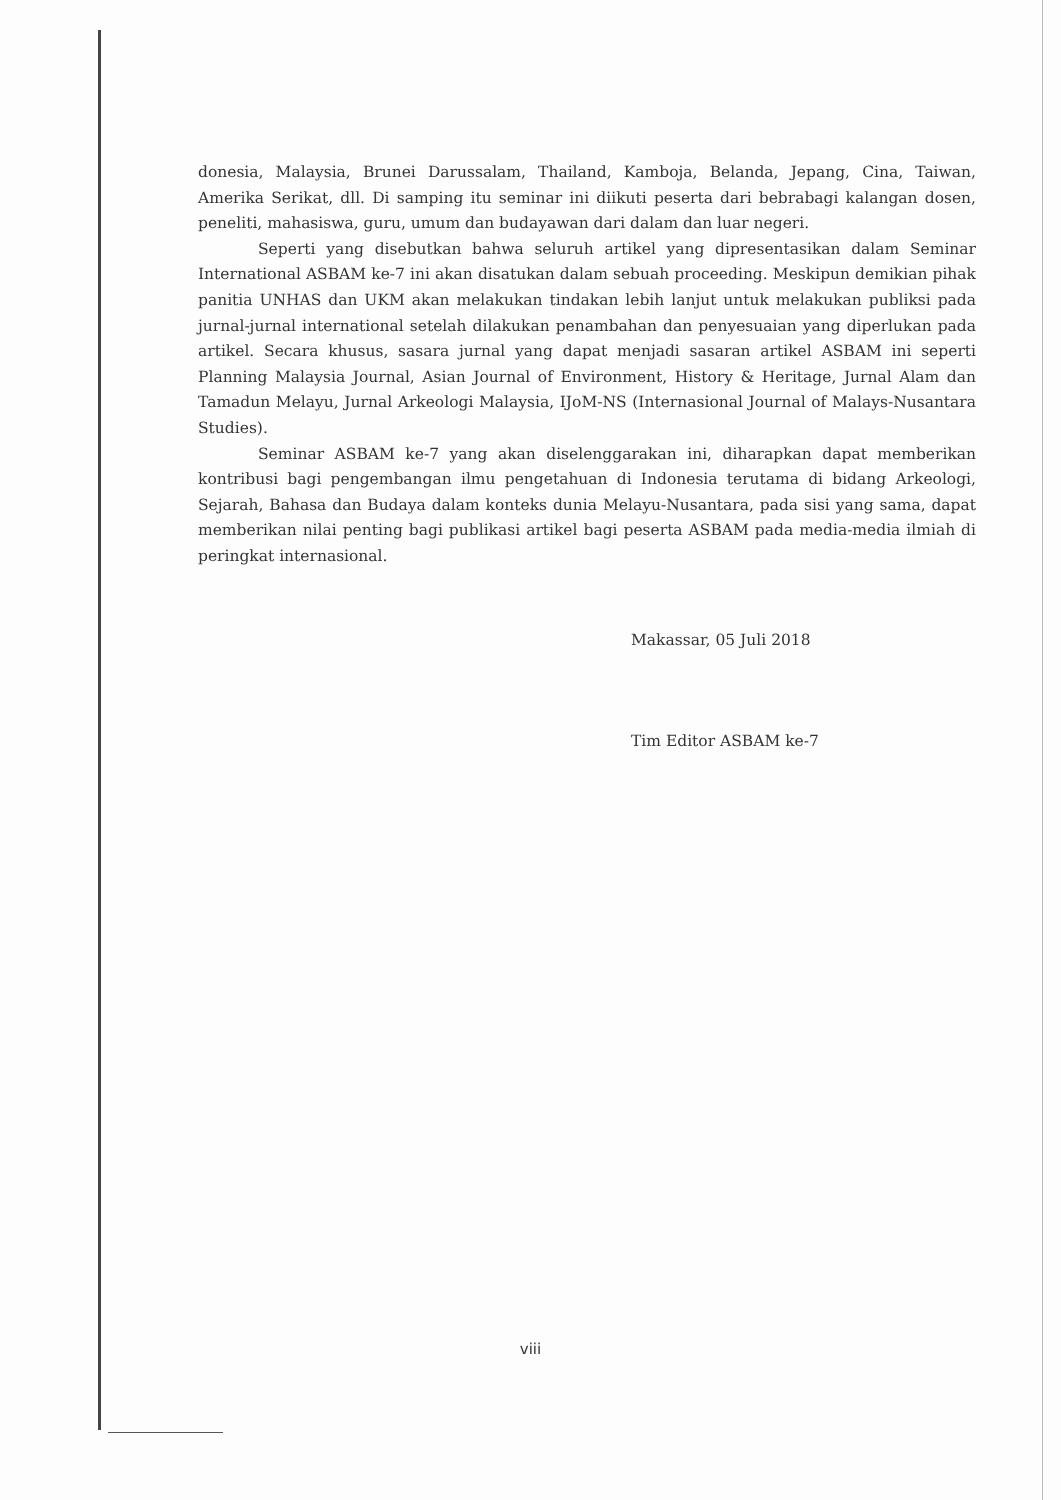donesia, Malaysia, Brunei Darussalam, Thailand, Kamboja, Belanda, Jepang, Cina, Taiwan, Amerika Serikat, dll. Di samping itu seminar ini diikuti peserta dari bebrabagi kalangan dosen, peneliti, mahasiswa, guru, umum dan budayawan dari dalam dan luar negeri.
Seperti yang disebutkan bahwa seluruh artikel yang dipresentasikan dalam Seminar International ASBAM ke-7 ini akan disatukan dalam sebuah proceeding. Meskipun demikian pihak panitia UNHAS dan UKM akan melakukan tindakan lebih lanjut untuk melakukan publiksi pada jurnal-jurnal international setelah dilakukan penambahan dan penyesuaian yang diperlukan pada artikel. Secara khusus, sasara jurnal yang dapat menjadi sasaran artikel ASBAM ini seperti Planning Malaysia Journal, Asian Journal of Environment, History & Heritage, Jurnal Alam dan Tamadun Melayu, Jurnal Arkeologi Malaysia, IJoM-NS (Internasional Journal of Malays-Nusantara Studies).
Seminar ASBAM ke-7 yang akan diselenggarakan ini, diharapkan dapat memberikan kontribusi bagi pengembangan ilmu pengetahuan di Indonesia terutama di bidang Arkeologi, Sejarah, Bahasa dan Budaya dalam konteks dunia Melayu-Nusantara, pada sisi yang sama, dapat memberikan nilai penting bagi publikasi artikel bagi peserta ASBAM pada media-media ilmiah di peringkat internasional.
Makassar, 05 Juli 2018
Tim Editor ASBAM ke-7
viii